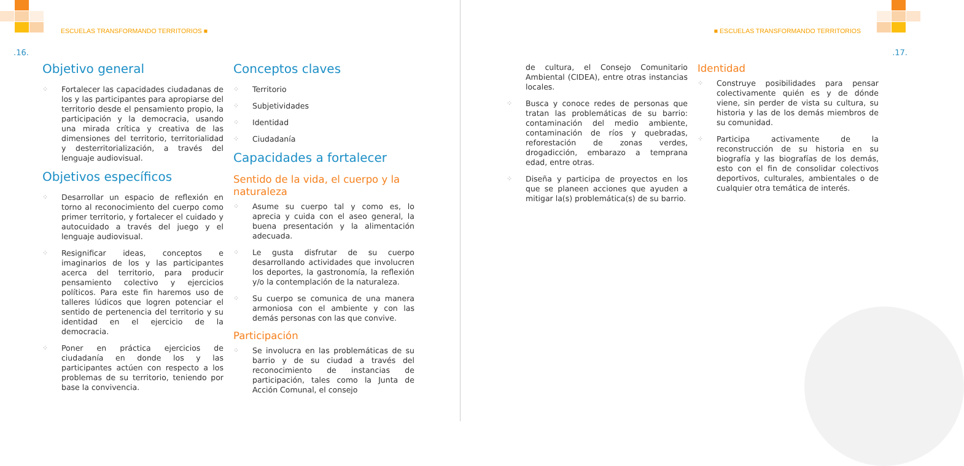ESCUELAS TRANSFORMANDO TERRITORIOS ■
.16.
Objetivo general
⁘ Fortalecer las capacidades ciudadanas de los y las participantes para apropiarse del territorio desde el pensamiento propio, la participación y la democracia, usando una mirada crítica y creativa de las dimensiones del territorio, territorialidad y desterritorialización, a través del lenguaje audiovisual.
Objetivos específicos
⁘ Desarrollar un espacio de reflexión en torno al reconocimiento del cuerpo como primer territorio, y fortalecer el cuidado y autocuidado a través del juego y el lenguaje audiovisual.
⁘ Resignificar ideas, conceptos e imaginarios de los y las participantes acerca del territorio, para producir pensamiento colectivo y ejercicios políticos. Para este fin haremos uso de talleres lúdicos que logren potenciar el sentido de pertenencia del territorio y su identidad en el ejercicio de la democracia.
⁘ Poner en práctica ejercicios de ciudadanía en donde los y las participantes actúen con respecto a los problemas de su territorio, teniendo por base la convivencia.
Conceptos claves
⁘ Territorio
⁘ Subjetividades
⁘ Identidad
⁘ Ciudadanía
Capacidades a fortalecer
Sentido de la vida, el cuerpo y la naturaleza
⁘ Asume su cuerpo tal y como es, lo aprecia y cuida con el aseo general, la buena presentación y la alimentación adecuada.
⁘ Le gusta disfrutar de su cuerpo desarrollando actividades que involucren los deportes, la gastronomía, la reflexión y/o la contemplación de la naturaleza.
⁘ Su cuerpo se comunica de una manera armoniosa con el ambiente y con las demás personas con las que convive.
Participación
⁘ Se involucra en las problemáticas de su barrio y de su ciudad a través del reconocimiento de instancias de participación, tales como la Junta de Acción Comunal, el consejo
■ ESCUELAS TRANSFORMANDO TERRITORIOS
.17.
de cultura, el Consejo Comunitario Ambiental (CIDEA), entre otras instancias locales.
⁘ Busca y conoce redes de personas que tratan las problemáticas de su barrio: contaminación del medio ambiente, contaminación de ríos y quebradas, reforestación de zonas verdes, drogadicción, embarazo a temprana edad, entre otras.
⁘ Diseña y participa de proyectos en los que se planeen acciones que ayuden a mitigar la(s) problemática(s) de su barrio.
Identidad
⁘ Construye posibilidades para pensar colectivamente quién es y de dónde viene, sin perder de vista su cultura, su historia y las de los demás miembros de su comunidad.
⁘ Participa activamente de la reconstrucción de su historia en su biografía y las biografías de los demás, esto con el fin de consolidar colectivos deportivos, culturales, ambientales o de cualquier otra temática de interés.